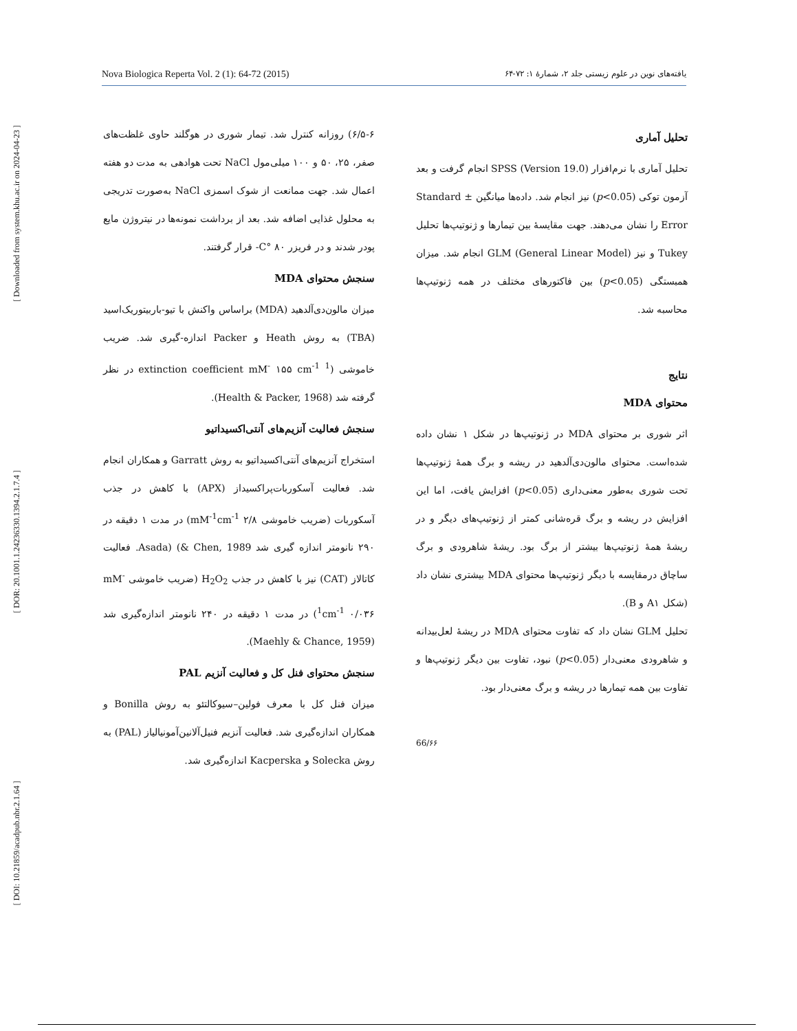[ Downloaded from system.khu.ac.ir on 2024-04-23 ]
[ DOR: 20.1001.1.24236330.1394.2.1.7.4 ]
[ DOI: 10.21859/acadpub.nbr.2.1.64 ]
Nova Biologica Reperta Vol. 2 (1): 64-72 (2015) یافته‌های نوین در علوم زیستی جلد ۲، شمارهٔ ۱: ۷۲-۶۴
۶/۵-۶) روزانه کنترل شد. تیمار شوری در هوگلند حاوی غلظت‌های صفر، ۲۵، ۵۰ و ۱۰۰ میلی‌مول NaCl تحت هوادهی به مدت دو هفته اعمال شد. جهت ممانعت از شوک اسمزی NaCl به‌صورت تدریجی به محلول غذایی اضافه شد. بعد از برداشت نمونه‌ها در نیتروژن مایع پودر شدند و در فریزر C° ۸۰- قرار گرفتند.
سنجش محتوای MDA
میزان مالون‌دی‌آلدهید (MDA) براساس واکنش با تیو-باربیتوریک‌اسید (TBA) به روش Heath و Packer اندازه-گیری شد. ضریب خاموشی (extinction coefficient mM<sup>-</sup> ۱۵۵ cm<sup>-1</sup> <sup>1</sup> در نظر گرفته شد (Health & Packer, 1968).
سنجش فعالیت آنزیم‌های آنتی‌اکسیداتیو
استخراج آنزیم‌های آنتی‌اکسیداتیو به روش Garratt و همکاران انجام شد. فعالیت آسکوربات‌پراکسیداز (APX) با کاهش در جذب آسکوربات (ضریب خاموشی mM<sup>-1</sup>cm<sup>-1</sup> ۲/۸) در مدت ۱ دقیقه در ۲۹۰ نانومتر اندازه گیری شد Asada) (& Chen, 1989. فعالیت کاتالاز (CAT) نیز با کاهش در جذب H<sub>2</sub>O<sub>2</sub> (ضریب خاموشی mM<sup>-1</sup>cm<sup>-1</sup> ۰/۰۳۶) در مدت ۱ دقیقه در ۲۴۰ نانومتر اندازه‌گیری شد (Maehly & Chance, 1959).
سنجش محتوای فنل کل و فعالیت آنزیم PAL
میزان فنل کل با معرف فولین–سیوکالتئو به روش Bonilla و همکاران اندازه‌گیری شد. فعالیت آنزیم فنیل‌آلانین‌آمونیالیاز (PAL) به روش Solecka و Kacperska اندازه‌گیری شد.
تحلیل آماری
تحلیل آماری با نرم‌افزار SPSS (Version 19.0) انجام گرفت و بعد آزمون توکی (p<0.05) نیز انجام شد. داده‌ها میانگین ± Standard Error را نشان می‌دهند. جهت مقایسهٔ بین تیمارها و ژنوتیپ‌ها تحلیل Tukey و نیز GLM (General Linear Model) انجام شد. میزان همبستگی (p<0.05) بین فاکتورهای مختلف در همه ژنوتیپ‌ها محاسبه شد.
نتایج
محتوای MDA
اثر شوری بر محتوای MDA در ژنوتیپ‌ها در شکل ۱ نشان داده شده‌است. محتوای مالون‌دی‌آلدهید در ریشه و برگ همهٔ ژنوتیپ‌ها تحت شوری به‌طور معنی‌داری (p<0.05) افزایش یافت، اما این افزایش در ریشه و برگ قره‌شانی کمتر از ژنوتیپ‌های دیگر و در ریشهٔ همهٔ ژنوتیپ‌ها بیشتر از برگ بود. ریشهٔ شاهرودی و برگ ساچاق درمقایسه با دیگر ژنوتیپ‌ها محتوای MDA بیشتری نشان داد (شکل A۱ و B).
تحلیل GLM نشان داد که تفاوت محتوای MDA در ریشهٔ لعل‌بیدانه و شاهرودی معنی‌دار (p<0.05) نبود، تفاوت بین دیگر ژنوتیپ‌ها و تفاوت بین همه تیمارها در ریشه و برگ معنی‌دار بود.
66/۶۶